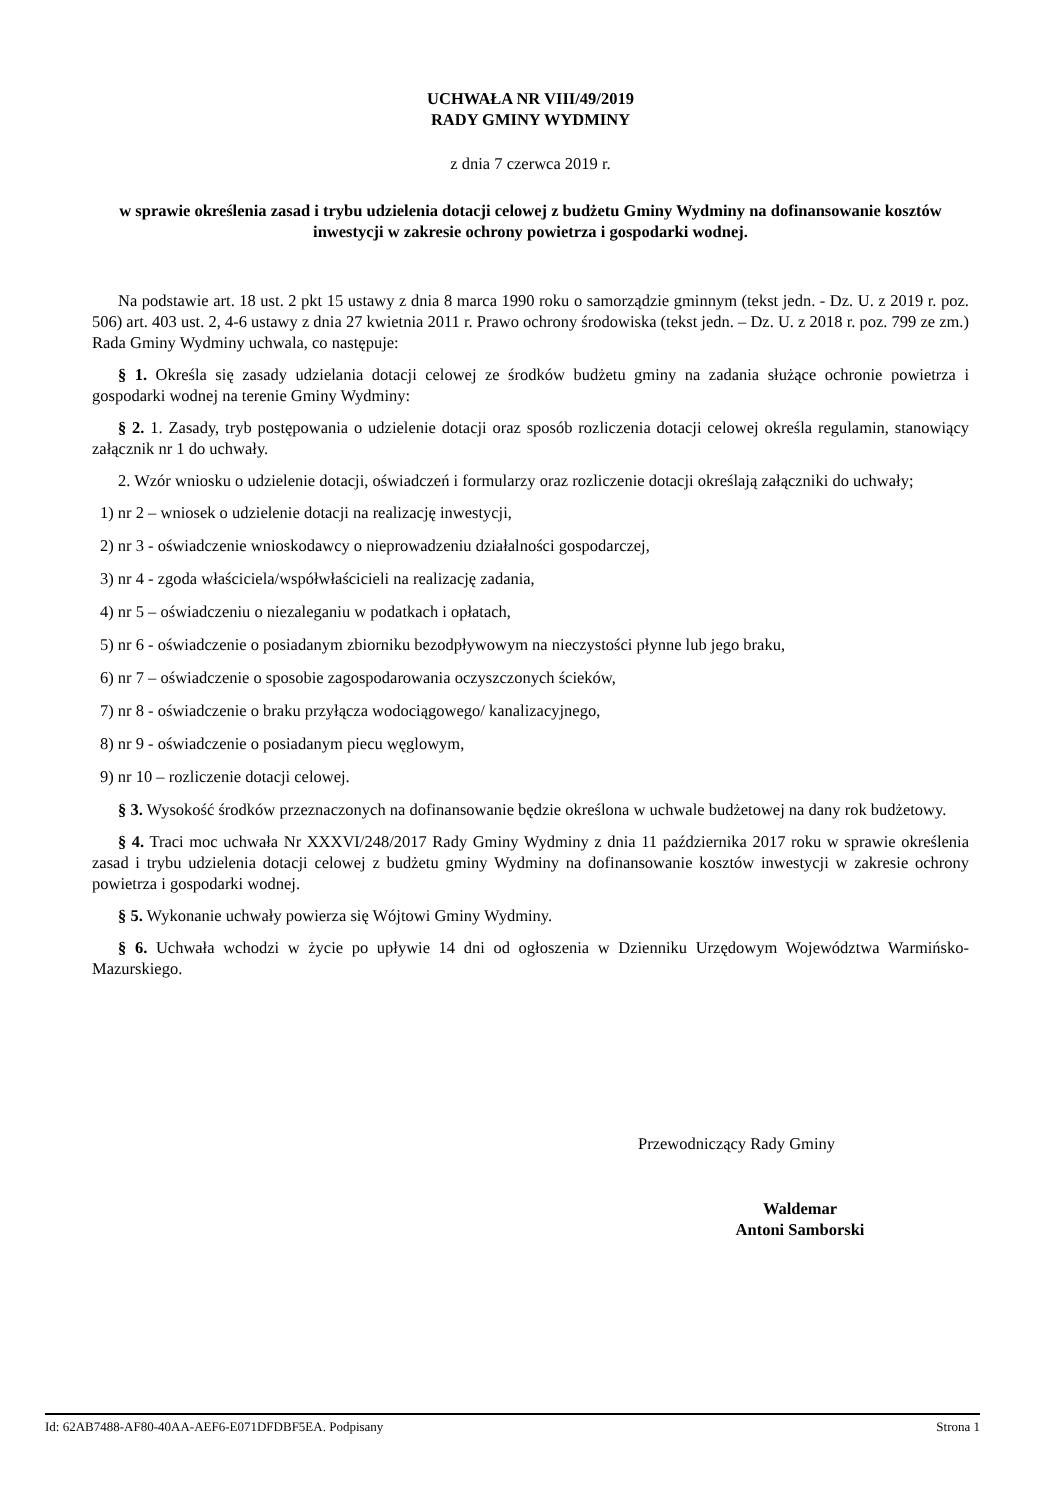UCHWAŁA NR VIII/49/2019
RADY GMINY WYDMINY
z dnia 7 czerwca 2019 r.
w sprawie określenia zasad i trybu udzielenia dotacji celowej z budżetu Gminy Wydminy na dofinansowanie kosztów inwestycji w zakresie ochrony powietrza i gospodarki wodnej.
Na podstawie art. 18 ust. 2 pkt 15 ustawy z dnia 8 marca 1990 roku o samorządzie gminnym (tekst jedn. - Dz. U. z 2019 r. poz. 506) art. 403 ust. 2, 4-6 ustawy z dnia 27 kwietnia 2011 r. Prawo ochrony środowiska (tekst jedn. – Dz. U. z 2018 r. poz. 799 ze zm.) Rada Gminy Wydminy uchwala, co następuje:
§ 1. Określa się zasady udzielania dotacji celowej ze środków budżetu gminy na zadania służące ochronie powietrza i gospodarki wodnej na terenie Gminy Wydminy:
§ 2. 1. Zasady, tryb postępowania o udzielenie dotacji oraz sposób rozliczenia dotacji celowej określa regulamin, stanowiący załącznik nr 1 do uchwały.
2. Wzór wniosku o udzielenie dotacji, oświadczeń i formularzy oraz rozliczenie dotacji określają załączniki do uchwały;
1) nr 2 – wniosek o udzielenie dotacji na realizację inwestycji,
2) nr 3 - oświadczenie wnioskodawcy o nieprowadzeniu działalności gospodarczej,
3) nr 4 - zgoda właściciela/współwłaścicieli na realizację zadania,
4) nr 5 – oświadczeniu o niezaleganiu w podatkach i opłatach,
5) nr 6 - oświadczenie o posiadanym zbiorniku bezodpływowym na nieczystości płynne lub jego braku,
6) nr 7 – oświadczenie o sposobie zagospodarowania oczyszczonych ścieków,
7) nr 8 - oświadczenie o braku przyłącza wodociągowego/ kanalizacyjnego,
8) nr 9 - oświadczenie o posiadanym piecu węglowym,
9) nr 10 – rozliczenie dotacji celowej.
§ 3. Wysokość środków przeznaczonych na dofinansowanie będzie określona w uchwale budżetowej na dany rok budżetowy.
§ 4. Traci moc uchwała Nr XXXVI/248/2017 Rady Gminy Wydminy z dnia 11 października 2017 roku w sprawie określenia zasad i trybu udzielenia dotacji celowej z budżetu gminy Wydminy na dofinansowanie kosztów inwestycji w zakresie ochrony powietrza i gospodarki wodnej.
§ 5. Wykonanie uchwały powierza się Wójtowi Gminy Wydminy.
§ 6. Uchwała wchodzi w życie po upływie 14 dni od ogłoszenia w Dzienniku Urzędowym Województwa Warmińsko-Mazurskiego.
Przewodniczący Rady Gminy
Waldemar
Antoni Samborski
Id: 62AB7488-AF80-40AA-AEF6-E071DFDBF5EA. Podpisany Strona 1